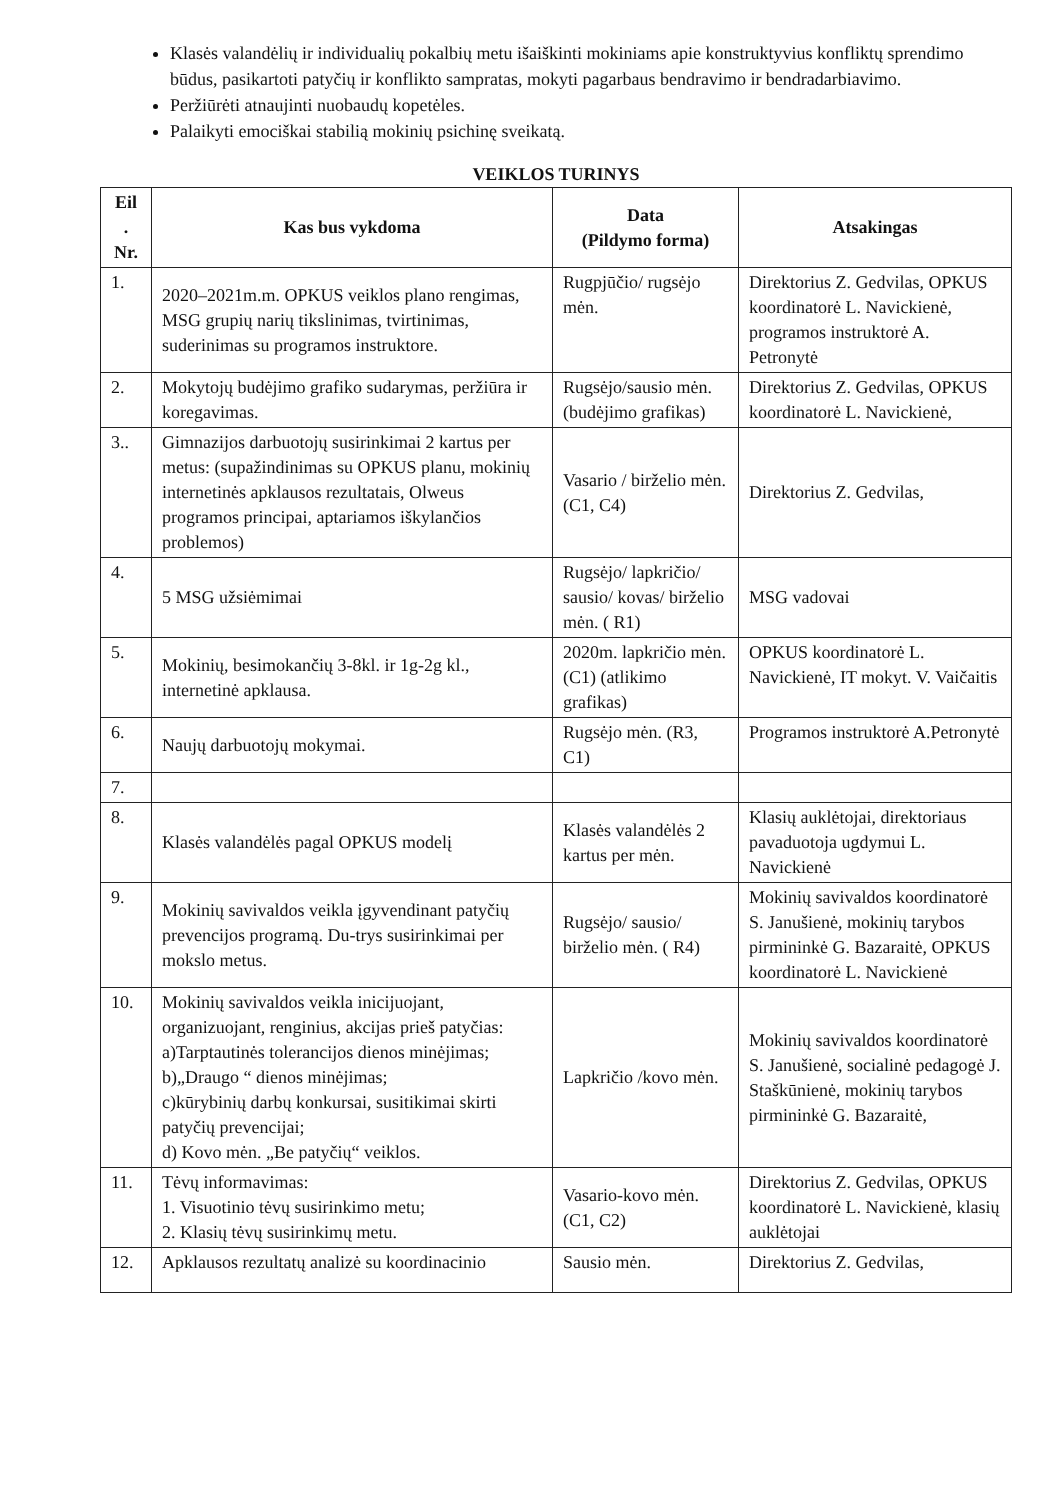Klasės valandėlių ir individualių pokalbių metu išaiškinti mokiniams apie konstruktyvius konfliktų sprendimo būdus, pasikartoti patyčių ir konflikto sampratas, mokyti pagarbaus bendravimo ir bendradarbiavimo.
Peržiūrėti atnaujinti nuobaudų kopetėles.
Palaikyti emociškai stabilią mokinių psichinę sveikatą.
VEIKLOS TURINYS
| Eil . Nr. | Kas bus vykdoma | Data (Pildymo forma) | Atsakingas |
| --- | --- | --- | --- |
| 1. | 2020–2021m.m. OPKUS veiklos plano rengimas, MSG grupių narių tikslinimas, tvirtinimas, suderinimas su programos instruktore. | Rugpjūčio/ rugsėjo mėn. | Direktorius Z. Gedvilas, OPKUS koordinatorė L. Navickienė, programos instruktorė A. Petronytė |
| 2. | Mokytojų budėjimo grafiko sudarymas, peržiūra ir koregavimas. | Rugsėjo/sausio mėn. (budėjimo grafikas) | Direktorius Z. Gedvilas, OPKUS koordinatorė L. Navickienė, |
| 3.. | Gimnazijos darbuotojų susirinkimai 2 kartus per metus: (supažindinimas su OPKUS planu, mokinių internetinės apklausos rezultatais, Olweus programos principai, aptariamos iškylančios problemos) | Vasario / birželio mėn. (C1, C4) | Direktorius Z. Gedvilas, |
| 4. | 5 MSG užsiėmimai | Rugsėjo/ lapkričio/ sausio/ kovas/ birželio mėn. ( R1) | MSG vadovai |
| 5. | Mokinių, besimokančių 3-8kl. ir 1g-2g kl., internetinė apklausa. | 2020m. lapkričio mėn. (C1) (atlikimo grafikas) | OPKUS koordinatorė L. Navickienė, IT mokyt. V. Vaičaitis |
| 6. | Naujų darbuotojų mokymai. | Rugsėjo mėn. (R3, C1) | Programos instruktorė A.Petronytė |
| 7. | | | |
| 8. | Klasės valandėlės pagal OPKUS modelį | Klasės valandėlės 2 kartus per mėn. | Klasių auklėtojai, direktoriaus pavaduotoja ugdymui L. Navickienė |
| 9. | Mokinių savivaldos veikla įgyvendinant patyčių prevencijos programą. Du-trys susirinkimai per mokslo metus. | Rugsėjo/ sausio/ birželio mėn. ( R4) | Mokinių savivaldos koordinatorė S. Janušienė, mokinių tarybos pirmininkė G. Bazaraitė, OPKUS koordinatorė L. Navickienė |
| 10. | Mokinių savivaldos veikla inicijuojant, organizuojant, renginius, akcijas prieš patyčias: a)Tarptautinės tolerancijos dienos minėjimas; b)„Draugo “ dienos minėjimas; c)kūrybinių darbų konkursai, susitikimai skirti patyčių prevencijai; d) Kovo mėn. „Be patyčių“ veiklos. | Lapkričio /kovo mėn. | Mokinių savivaldos koordinatorė S. Janušienė, socialinė pedagogė J. Staškūnienė, mokinių tarybos pirmininkė G. Bazaraitė, |
| 11. | Tėvų informavimas: 1. Visuotinio tėvų susirinkimo metu; 2. Klasių tėvų susirinkimų metu. | Vasario-kovo mėn. (C1, C2) | Direktorius Z. Gedvilas, OPKUS koordinatorė L. Navickienė, klasių auklėtojai |
| 12. | Apklausos rezultatų analizė su koordinacinio | Sausio mėn. | Direktorius Z. Gedvilas, |